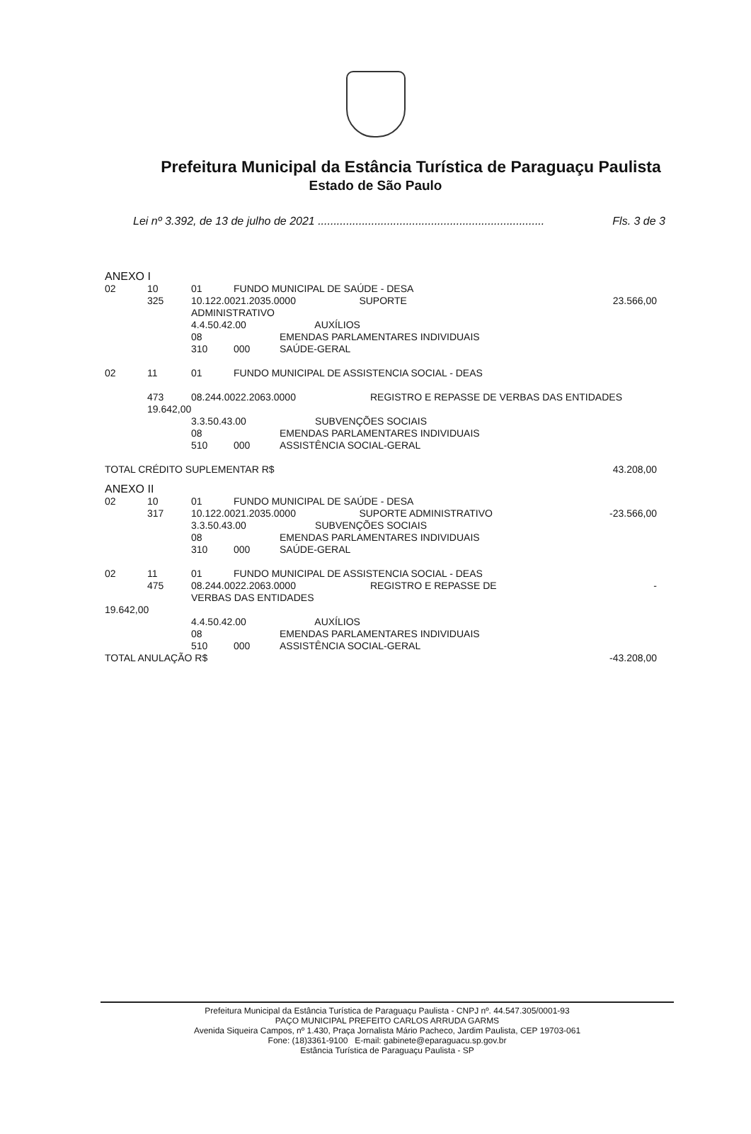Prefeitura Municipal da Estância Turística de Paraguaçu Paulista
Estado de São Paulo
Lei nº 3.392, de 13 de julho de 2021 ........................................................................ Fls. 3 de 3
ANEXO I
| 02 | 10 | 01 | FUNDO MUNICIPAL DE SAÚDE - DESA | | |
| | 325 | 10.122.0021.2035.0000 SUPORTE ADMINISTRATIVO | | | 23.566,00 |
| | | 4.4.50.42.00 AUXÍLIOS | | | |
| | | 08 | | EMENDAS PARLAMENTARES INDIVIDUAIS | |
| | | 310 | 000 | SAÚDE-GERAL | |
| 02 | 11 | 01 | FUNDO MUNICIPAL DE ASSISTENCIA SOCIAL - DEAS | | |
| | 473 | 08.244.0022.2063.0000 REGISTRO E REPASSE DE VERBAS DAS ENTIDADES | | | |
| | 19.642,00 | | | | |
| | | 3.3.50.43.00 SUBVENÇÕES SOCIAIS | | | |
| | | 08 | | EMENDAS PARLAMENTARES INDIVIDUAIS | |
| | | 510 | 000 | ASSISTÊNCIA SOCIAL-GERAL | |
| TOTAL CRÉDITO SUPLEMENTAR R$ | | | | | 43.208,00 |
ANEXO II
| 02 | 10 | 01 | FUNDO MUNICIPAL DE SAÚDE - DESA | | |
| | 317 | 10.122.0021.2035.0000 SUPORTE ADMINISTRATIVO | | | -23.566,00 |
| | | 3.3.50.43.00 SUBVENÇÕES SOCIAIS | | | |
| | | 08 | | EMENDAS PARLAMENTARES INDIVIDUAIS | |
| | | 310 | 000 | SAÚDE-GERAL | |
| 02 | 11 | 01 | FUNDO MUNICIPAL DE ASSISTENCIA SOCIAL - DEAS | | |
| | 475 | 08.244.0022.2063.0000 REGISTRO E REPASSE DE VERBAS DAS ENTIDADES | | | - |
| 19.642,00 | | | | | |
| | | 4.4.50.42.00 AUXÍLIOS | | | |
| | | 08 | | EMENDAS PARLAMENTARES INDIVIDUAIS | |
| | | 510 | 000 | ASSISTÊNCIA SOCIAL-GERAL | |
| TOTAL ANULAÇÃO R$ | | | | | -43.208,00 |
Prefeitura Municipal da Estância Turística de Paraguaçu Paulista - CNPJ nº. 44.547.305/0001-93
PAÇO MUNICIPAL PREFEITO CARLOS ARRUDA GARMS
Avenida Siqueira Campos, nº 1.430, Praça Jornalista Mário Pacheco, Jardim Paulista, CEP 19703-061
Fone: (18)3361-9100 E-mail: gabinete@eparaguacu.sp.gov.br
Estância Turística de Paraguaçu Paulista - SP